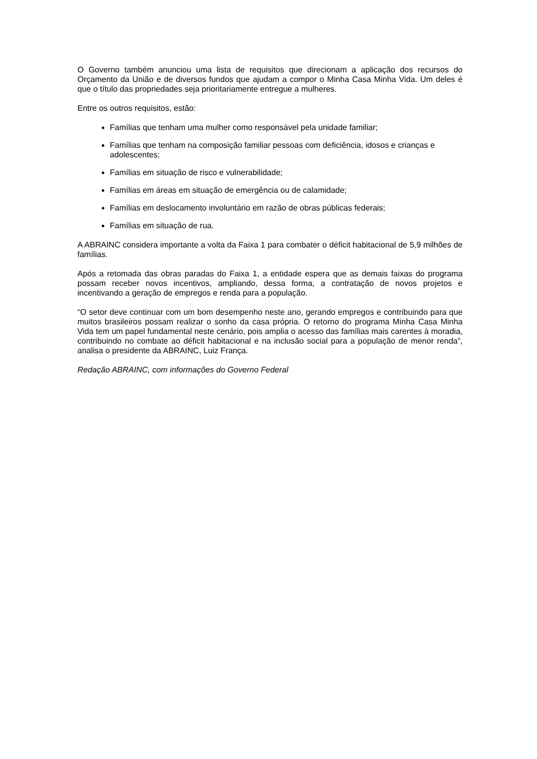O Governo também anunciou uma lista de requisitos que direcionam a aplicação dos recursos do Orçamento da União e de diversos fundos que ajudam a compor o Minha Casa Minha Vida. Um deles é que o título das propriedades seja prioritariamente entregue a mulheres.
Entre os outros requisitos, estão:
Famílias que tenham uma mulher como responsável pela unidade familiar;
Famílias que tenham na composição familiar pessoas com deficiência, idosos e crianças e adolescentes;
Famílias em situação de risco e vulnerabilidade;
Famílias em áreas em situação de emergência ou de calamidade;
Famílias em deslocamento involuntário em razão de obras públicas federais;
Famílias em situação de rua.
A ABRAINC considera importante a volta da Faixa 1 para combater o déficit habitacional de 5,9 milhões de famílias.
Após a retomada das obras paradas do Faixa 1, a entidade espera que as demais faixas do programa possam receber novos incentivos, ampliando, dessa forma, a contratação de novos projetos e incentivando a geração de empregos e renda para a população.
“O setor deve continuar com um bom desempenho neste ano, gerando empregos e contribuindo para que muitos brasileiros possam realizar o sonho da casa própria. O retorno do programa Minha Casa Minha Vida tem um papel fundamental neste cenário, pois amplia o acesso das famílias mais carentes à moradia, contribuindo no combate ao déficit habitacional e na inclusão social para a população de menor renda”, analisa o presidente da ABRAINC, Luiz França.
Redação ABRAINC, com informações do Governo Federal